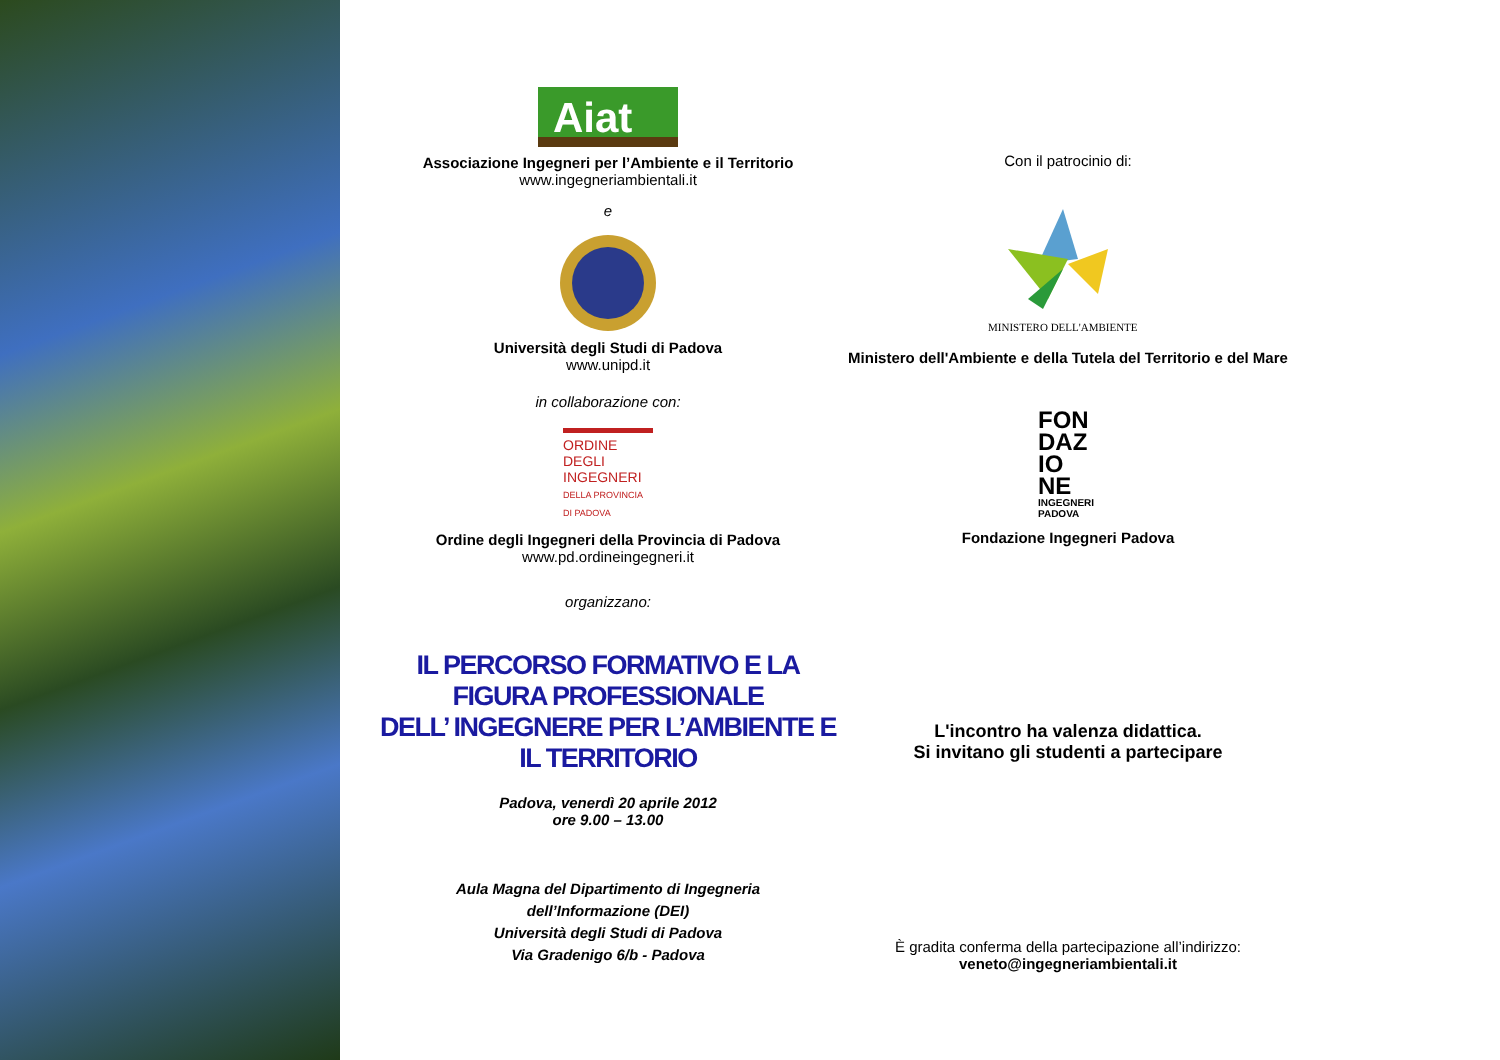Aiat
Associazione Ingegneri per l’Ambiente e il Territorio
www.ingegneriambientali.it
e
Università degli Studi di Padova
www.unipd.it
in collaborazione con:
ORDINE
DEGLI
INGEGNERI
DELLA PROVINCIA
DI PADOVA
Ordine degli Ingegneri della Provincia di Padova
www.pd.ordineingegneri.it
organizzano:
IL PERCORSO FORMATIVO E LA FIGURA PROFESSIONALE
DELL’ INGEGNERE PER L’AMBIENTE E IL TERRITORIO
Padova, venerdì 20 aprile 2012
ore 9.00 – 13.00
Aula Magna del Dipartimento di Ingegneria
dell’Informazione (DEI)
Università degli Studi di Padova
Via Gradenigo 6/b - Padova
Con il patrocinio di:
MINISTERO DELL'AMBIENTE
Ministero dell'Ambiente e della Tutela del Territorio e del Mare
FON
DAZ
IO
NE
INGEGNERI
PADOVA
Fondazione Ingegneri Padova
L'incontro ha valenza didattica.
Si invitano gli studenti a partecipare
È gradita conferma della partecipazione all’indirizzo:
veneto@ingegneriambientali.it